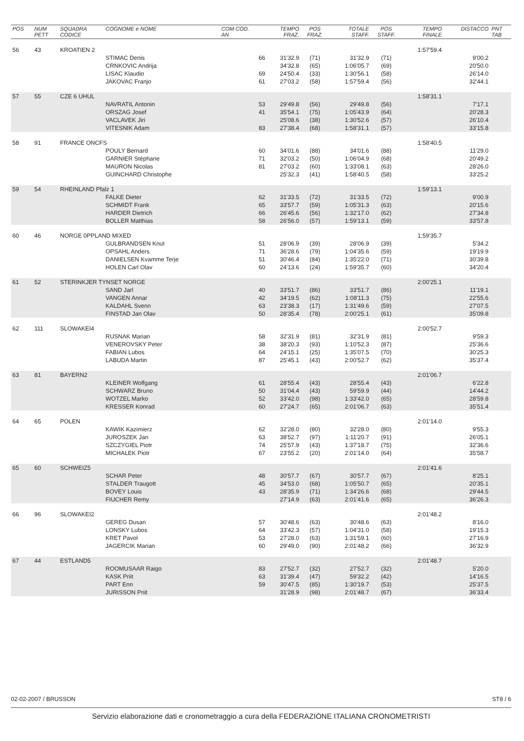| POS | NUM PETT | SQUADRA CODICE | COGNOME e NOME | COM COD. AN | TEMPO FRAZ. | POS FRAZ. | TOTALE STAFF. | POS STAFF. | TEMPO FINALE | DISTACCO | PNT TAB |
| --- | --- | --- | --- | --- | --- | --- | --- | --- | --- | --- | --- |
| 56 | 43 | KROATIEN 2 | | | | | | | 1:57'59.4 | | |
| | | | STIMAC Denis | 66 | 31'32.9 | (71) | 31'32.9 | (71) | | 9'00.2 | |
| | | | CRNKOVIC Andrija | | 34'32.8 | (65) | 1:06'05.7 | (69) | | 20'50.0 | |
| | | | LISAC Klaudio | 69 | 24'50.4 | (33) | 1:30'56.1 | (58) | | 26'14.0 | |
| | | | JAKOVAC Franjo | 61 | 27'03.2 | (58) | 1:57'59.4 | (56) | | 32'44.1 | |
| 57 | 55 | CZE 6 UHUL | | | | | | | 1:58'31.1 | | |
| | | | NAVRATIL Antonin | 53 | 29'49.8 | (56) | 29'49.8 | (56) | | 7'17.1 | |
| | | | ORSZAG Josef | 41 | 35'54.1 | (75) | 1:05'43.9 | (64) | | 20'28.3 | |
| | | | VACLAVEK Jiri | | 25'08.6 | (38) | 1:30'52.6 | (57) | | 26'10.4 | |
| | | | VITESNIK Adam | 83 | 27'38.4 | (68) | 1:58'31.1 | (57) | | 33'15.8 | |
| 58 | 91 | FRANCE ONCFS | | | | | | | 1:58'40.5 | | |
| | | | POULY Bernard | 60 | 34'01.6 | (88) | 34'01.6 | (88) | | 11'29.0 | |
| | | | GARNIER Stéphane | 71 | 32'03.2 | (50) | 1:06'04.9 | (68) | | 20'49.2 | |
| | | | MAURON Nicolas | 81 | 27'03.2 | (60) | 1:33'08.1 | (63) | | 28'26.0 | |
| | | | GUINCHARD Christophe | | 25'32.3 | (41) | 1:58'40.5 | (58) | | 33'25.2 | |
| 59 | 54 | RHEINLAND Pfalz 1 | | | | | | | 1:59'13.1 | | |
| | | | FALKE Dieter | 62 | 31'33.5 | (72) | 31'33.5 | (72) | | 9'00.9 | |
| | | | SCHMIDT Frank | 65 | 33'57.7 | (59) | 1:05'31.3 | (63) | | 20'15.6 | |
| | | | HARDER Dietrich | 66 | 26'45.6 | (56) | 1:32'17.0 | (62) | | 27'34.8 | |
| | | | BOLLER Matthias | 58 | 26'56.0 | (57) | 1:59'13.1 | (59) | | 33'57.8 | |
| 60 | 46 | NORGE 0PPLAND MIXED | | | | | | | 1:59'35.7 | | |
| | | | GULBRANDSEN Knut | 51 | 28'06.9 | (39) | 28'06.9 | (39) | | 5'34.2 | |
| | | | OPSAHL Anders | 71 | 36'28.6 | (79) | 1:04'35.6 | (59) | | 19'19.9 | |
| | | | DANIELSEN Kvamme Terje | 51 | 30'46.4 | (84) | 1:35'22.0 | (71) | | 30'39.8 | |
| | | | HOLEN Carl Olav | 60 | 24'13.6 | (24) | 1:59'35.7 | (60) | | 34'20.4 | |
| 61 | 52 | STERINKJER TYNSET NORGE | | | | | | | 2:00'25.1 | | |
| | | | SAND Jarl | 40 | 33'51.7 | (86) | 33'51.7 | (86) | | 11'19.1 | |
| | | | VANGEN Annar | 42 | 34'19.5 | (62) | 1:08'11.3 | (75) | | 22'55.6 | |
| | | | KALDAHL Svenn | 63 | 23'38.3 | (17) | 1:31'49.6 | (59) | | 27'07.5 | |
| | | | FINSTAD Jan Olav | 50 | 28'35.4 | (78) | 2:00'25.1 | (61) | | 35'09.8 | |
| 62 | 111 | SLOWAKEI4 | | | | | | | 2:00'52.7 | | |
| | | | RUSNAK Marian | 58 | 32'31.9 | (81) | 32'31.9 | (81) | | 9'59.3 | |
| | | | VENEROVSKY Peter | 38 | 38'20.3 | (93) | 1:10'52.3 | (87) | | 25'36.6 | |
| | | | FABIAN Lubos | 64 | 24'15.1 | (25) | 1:35'07.5 | (70) | | 30'25.3 | |
| | | | LABUDA Martin | 87 | 25'45.1 | (43) | 2:00'52.7 | (62) | | 35'37.4 | |
| 63 | 81 | BAYERN2 | | | | | | | 2:01'06.7 | | |
| | | | KLEINER Wolfgang | 61 | 28'55.4 | (43) | 28'55.4 | (43) | | 6'22.8 | |
| | | | SCHWARZ Bruno | 50 | 31'04.4 | (43) | 59'59.9 | (44) | | 14'44.2 | |
| | | | WOTZEL Marko | 52 | 33'42.0 | (98) | 1:33'42.0 | (65) | | 28'59.8 | |
| | | | KRESSER Konrad | 60 | 27'24.7 | (65) | 2:01'06.7 | (63) | | 35'51.4 | |
| 64 | 65 | POLEN | | | | | | | 2:01'14.0 | | |
| | | | KAWIK Kazimierz | 62 | 32'28.0 | (80) | 32'28.0 | (80) | | 9'55.3 | |
| | | | JUROSZEK Jan | 63 | 38'52.7 | (97) | 1:11'20.7 | (91) | | 26'05.1 | |
| | | | SZCZYGIEL Piotr | 74 | 25'57.9 | (43) | 1:37'18.7 | (75) | | 32'36.6 | |
| | | | MICHALEK Piotr | 67 | 23'55.2 | (20) | 2:01'14.0 | (64) | | 35'58.7 | |
| 65 | 60 | SCHWEIZ5 | | | | | | | 2:01'41.6 | | |
| | | | SCHAR Peter | 48 | 30'57.7 | (67) | 30'57.7 | (67) | | 8'25.1 | |
| | | | STALDER Traugott | 45 | 34'53.0 | (68) | 1:05'50.7 | (65) | | 20'35.1 | |
| | | | BOVEY Louis | 43 | 28'35.9 | (71) | 1:34'26.6 | (68) | | 29'44.5 | |
| | | | FIUCHER Remy | | 27'14.9 | (63) | 2:01'41.6 | (65) | | 36'26.3 | |
| 66 | 96 | SLOWAKEI2 | | | | | | | 2:01'48.2 | | |
| | | | GEREG Dusan | 57 | 30'48.6 | (63) | 30'48.6 | (63) | | 8'16.0 | |
| | | | LONSKY Lubos | 64 | 33'42.3 | (57) | 1:04'31.0 | (58) | | 19'15.3 | |
| | | | KRET Pavol | 53 | 27'28.0 | (63) | 1:31'59.1 | (60) | | 27'16.9 | |
| | | | JAGERCIK Marian | 60 | 29'49.0 | (90) | 2:01'48.2 | (66) | | 36'32.9 | |
| 67 | 44 | ESTLAND5 | | | | | | | 2:01'48.7 | | |
| | | | ROOMUSAAR Raigo | 83 | 27'52.7 | (32) | 27'52.7 | (32) | | 5'20.0 | |
| | | | KASK Priit | 63 | 31'39.4 | (47) | 59'32.2 | (42) | | 14'16.5 | |
| | | | PART Enn | 59 | 30'47.5 | (85) | 1:30'19.7 | (53) | | 25'37.5 | |
| | | | JURISSON Priit | | 31'28.9 | (98) | 2:01'48.7 | (67) | | 36'33.4 | |
02-02-2007 / BRUSSON ST8 / 6
Servizio elaborazione dati e cronometraggio a cura della FEDERAZIONE ITALIANA CRONOMETRISTI